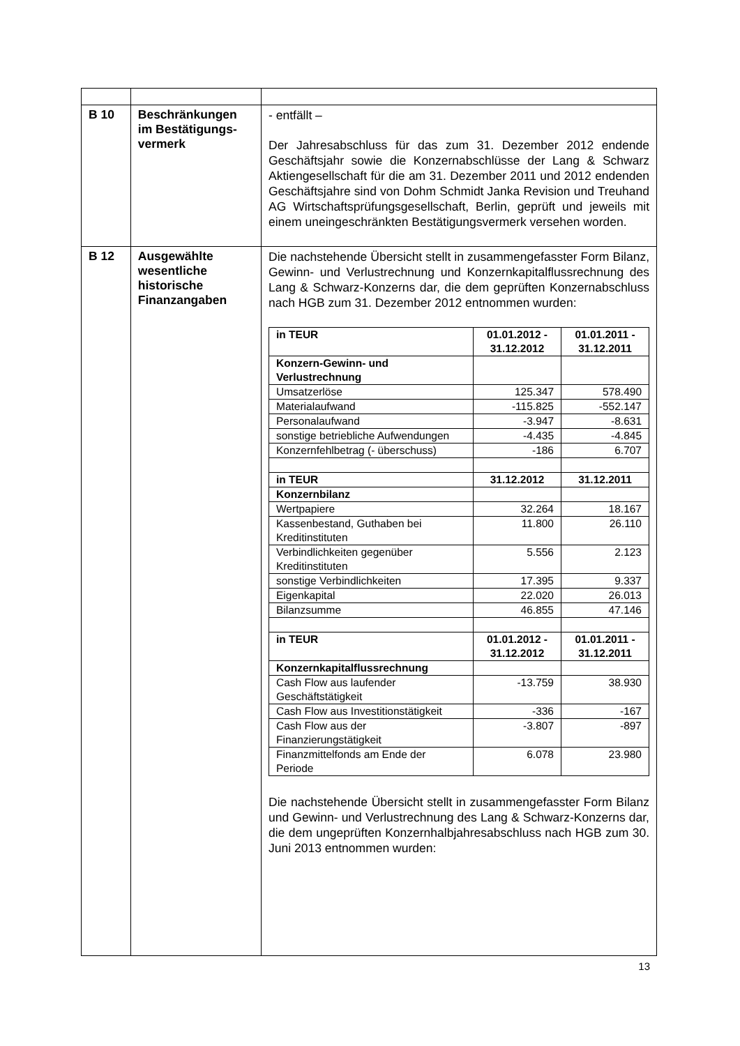| B 10 | Beschränkungen im Bestätigungs­vermerk | - entfällt – Der Jahresabschluss für das zum 31. Dezember 2012 endende Geschäftsjahr sowie die Konzernabschlüsse der Lang & Schwarz Aktiengesellschaft für die am 31. Dezember 2011 und 2012 endenden Geschäftsjahre sind von Dohm Schmidt Janka Revision und Treuhand AG Wirtschafts­prüfungsgesellschaft, Berlin, geprüft und jeweils mit einem uneingeschränkten Bestätigungsvermerk versehen worden. |
| B 12 | Ausgewählte wesentliche historische Finanzangaben | Die nachstehende Übersicht stellt in zusammengefasster Form Bilanz, Gewinn- und Verlustrechnung und Konzernkapitalfluss­rechnung des Lang & Schwarz-Konzerns dar, die dem geprüften Konzernabschluss nach HGB zum 31. Dezember 2012 entnommen wurden: / in TEUR / 01.01.2012 - 31.12.2012 / 01.01.2011 - 31.12.2011 / / --- / --- / --- / / Konzern-Gewinn- und Verlustrechnung / / / / Umsatzerlöse / 125.347 / 578.490 / / Materialaufwand / -115.825 / -552.147 / / Personalaufwand / -3.947 / -8.631 / / sonstige betriebliche Aufwendungen / -4.435 / -4.845 / / Konzernfehlbetrag (- überschuss) / -186 / 6.707 / / in TEUR / 31.12.2012 / 31.12.2011 / / Konzernbilanz / / / / Wertpapiere / 32.264 / 18.167 / / Kassenbestand, Guthaben bei Kreditinstituten / 11.800 / 26.110 / / Verbindlichkeiten gegenüber Kreditinstituten / 5.556 / 2.123 / / sonstige Verbindlichkeiten / 17.395 / 9.337 / / Eigenkapital / 22.020 / 26.013 / / Bilanzsumme / 46.855 / 47.146 / / in TEUR / 01.01.2012 - 31.12.2012 / 01.01.2011 - 31.12.2011 / / Konzernkapitalflussrechnung / / / / Cash Flow aus laufender Geschäftstätigkeit / -13.759 / 38.930 / / Cash Flow aus Investitionstätigkeit / -336 / -167 / / Cash Flow aus der Finanzierungstätigkeit / -3.807 / -897 / / Finanzmittelfonds am Ende der Periode / 6.078 / 23.980 / Die nachstehende Übersicht stellt in zusammengefasster Form Bilanz und Gewinn- und Verlustrechnung des Lang & Schwarz-Konzerns dar, die dem ungeprüften Konzernhalbjahresabschluss nach HGB zum 30. Juni 2013 entnommen wurden: |
13